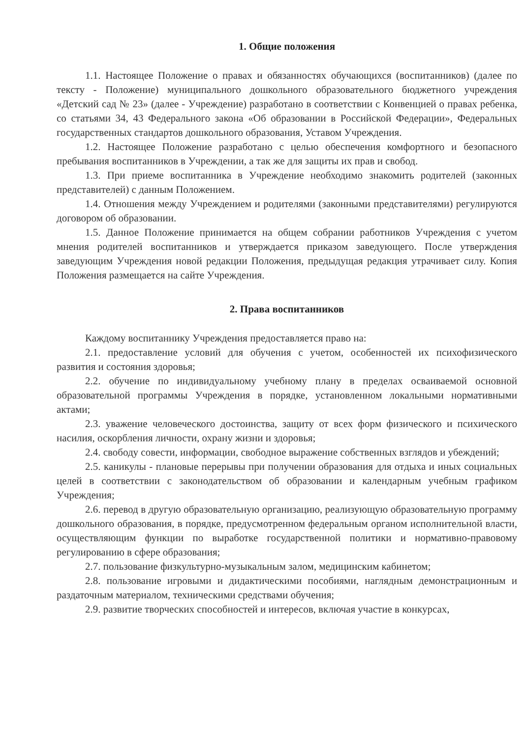1. Общие положения
1.1. Настоящее Положение о правах и обязанностях обучающихся (воспитанников) (далее по тексту - Положение) муниципального дошкольного образовательного бюджетного учреждения «Детский сад № 23» (далее - Учреждение) разработано в соответствии с Конвенцией о правах ребенка, со статьями 34, 43 Федерального закона «Об образовании в Российской Федерации», Федеральных государственных стандартов дошкольного образования, Уставом Учреждения.
1.2. Настоящее Положение разработано с целью обеспечения комфортного и безопасного пребывания воспитанников в Учреждении, а так же для защиты их прав и свобод.
1.3. При приеме воспитанника в Учреждение необходимо знакомить родителей (законных представителей) с данным Положением.
1.4. Отношения между Учреждением и родителями (законными представителями) регулируются договором об образовании.
1.5. Данное Положение принимается на общем собрании работников Учреждения с учетом мнения родителей воспитанников и утверждается приказом заведующего. После утверждения заведующим Учреждения новой редакции Положения, предыдущая редакция утрачивает силу. Копия Положения размещается на сайте Учреждения.
2. Права воспитанников
Каждому воспитаннику Учреждения предоставляется право на:
2.1. предоставление условий для обучения с учетом, особенностей их психофизического развития и состояния здоровья;
2.2. обучение по индивидуальному учебному плану в пределах осваиваемой основной образовательной программы Учреждения в порядке, установленном локальными нормативными актами;
2.3. уважение человеческого достоинства, защиту от всех форм физического и психического насилия, оскорбления личности, охрану жизни и здоровья;
2.4. свободу совести, информации, свободное выражение собственных взглядов и убеждений;
2.5. каникулы - плановые перерывы при получении образования для отдыха и иных социальных целей в соответствии с законодательством об образовании и календарным учебным графиком Учреждения;
2.6. перевод в другую образовательную организацию, реализующую образовательную программу дошкольного образования, в порядке, предусмотренном федеральным органом исполнительной власти, осуществляющим функции по выработке государственной политики и нормативно-правовому регулированию в сфере образования;
2.7. пользование физкультурно-музыкальным залом, медицинским кабинетом;
2.8. пользование игровыми и дидактическими пособиями, наглядным демонстрационным и раздаточным материалом, техническими средствами обучения;
2.9. развитие творческих способностей и интересов, включая участие в конкурсах,